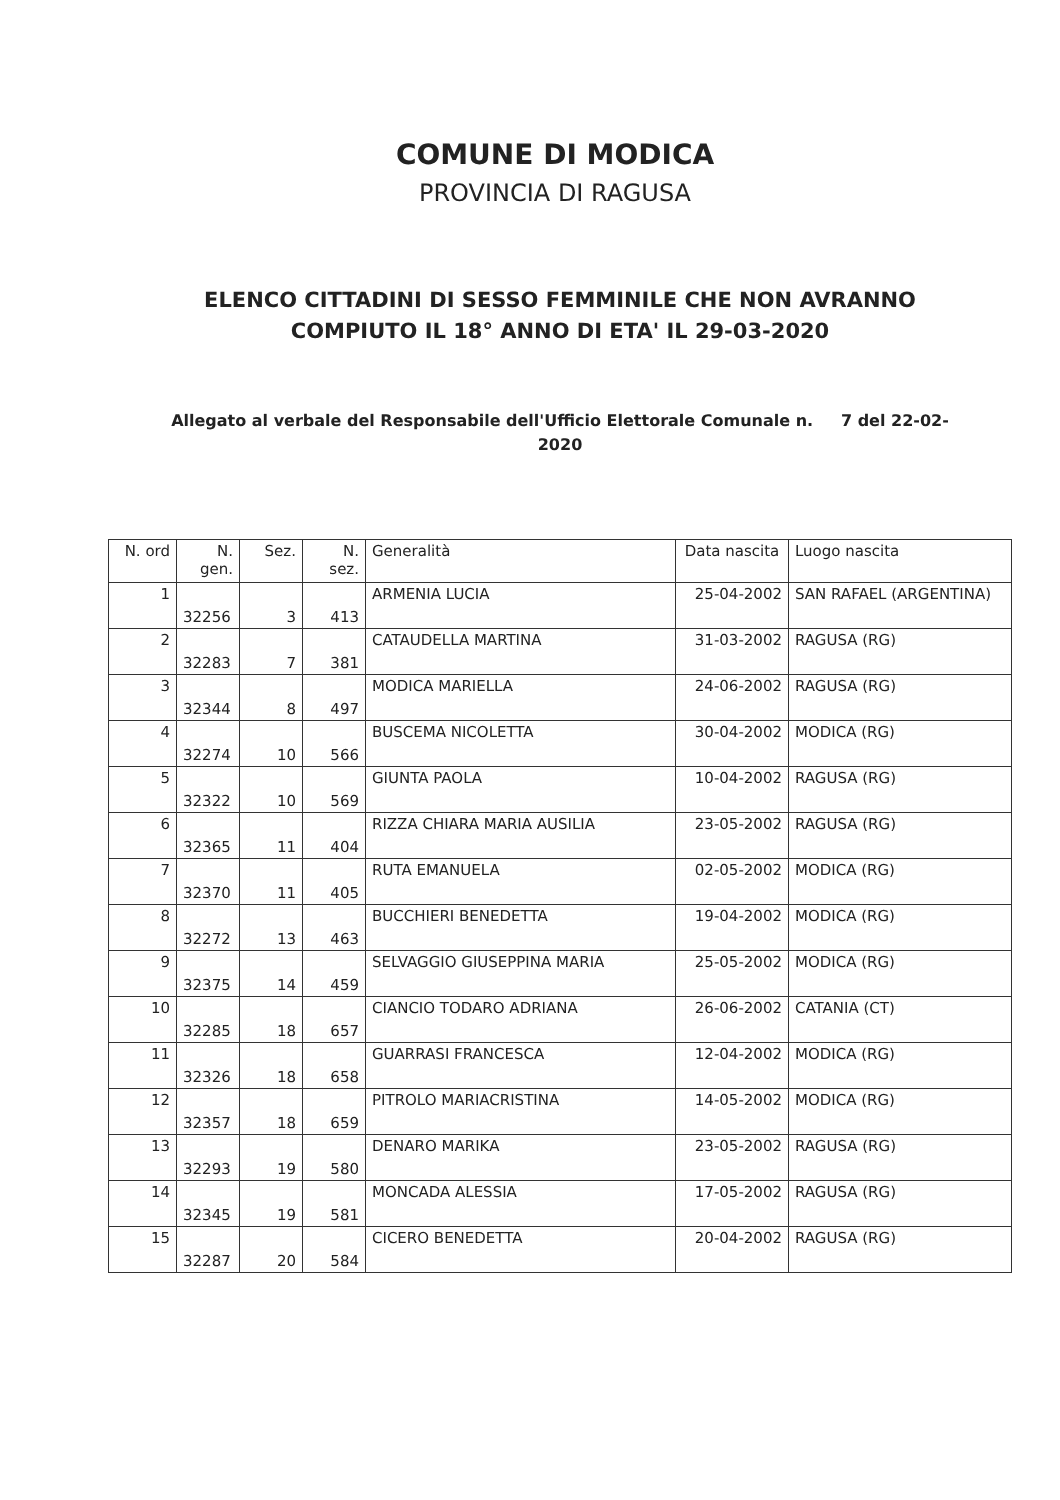COMUNE DI MODICA
PROVINCIA DI RAGUSA
ELENCO CITTADINI DI SESSO FEMMINILE CHE NON AVRANNO COMPIUTO IL 18° ANNO DI ETA' IL 29-03-2020
Allegato al verbale del Responsabile dell'Ufficio Elettorale Comunale n. 7 del 22-02-2020
| N. ord | N. gen. | Sez. | N. sez. | Generalità | Data nascita | Luogo nascita |
| --- | --- | --- | --- | --- | --- | --- |
| 1 | 32256 | 3 | 413 | ARMENIA LUCIA | 25-04-2002 | SAN RAFAEL (ARGENTINA) |
| 2 | 32283 | 7 | 381 | CATAUDELLA MARTINA | 31-03-2002 | RAGUSA (RG) |
| 3 | 32344 | 8 | 497 | MODICA MARIELLA | 24-06-2002 | RAGUSA (RG) |
| 4 | 32274 | 10 | 566 | BUSCEMA NICOLETTA | 30-04-2002 | MODICA (RG) |
| 5 | 32322 | 10 | 569 | GIUNTA PAOLA | 10-04-2002 | RAGUSA (RG) |
| 6 | 32365 | 11 | 404 | RIZZA CHIARA MARIA AUSILIA | 23-05-2002 | RAGUSA (RG) |
| 7 | 32370 | 11 | 405 | RUTA EMANUELA | 02-05-2002 | MODICA (RG) |
| 8 | 32272 | 13 | 463 | BUCCHIERI BENEDETTA | 19-04-2002 | MODICA (RG) |
| 9 | 32375 | 14 | 459 | SELVAGGIO GIUSEPPINA MARIA | 25-05-2002 | MODICA (RG) |
| 10 | 32285 | 18 | 657 | CIANCIO TODARO ADRIANA | 26-06-2002 | CATANIA (CT) |
| 11 | 32326 | 18 | 658 | GUARRASI FRANCESCA | 12-04-2002 | MODICA (RG) |
| 12 | 32357 | 18 | 659 | PITROLO MARIACRISTINA | 14-05-2002 | MODICA (RG) |
| 13 | 32293 | 19 | 580 | DENARO MARIKA | 23-05-2002 | RAGUSA (RG) |
| 14 | 32345 | 19 | 581 | MONCADA ALESSIA | 17-05-2002 | RAGUSA (RG) |
| 15 | 32287 | 20 | 584 | CICERO BENEDETTA | 20-04-2002 | RAGUSA (RG) |